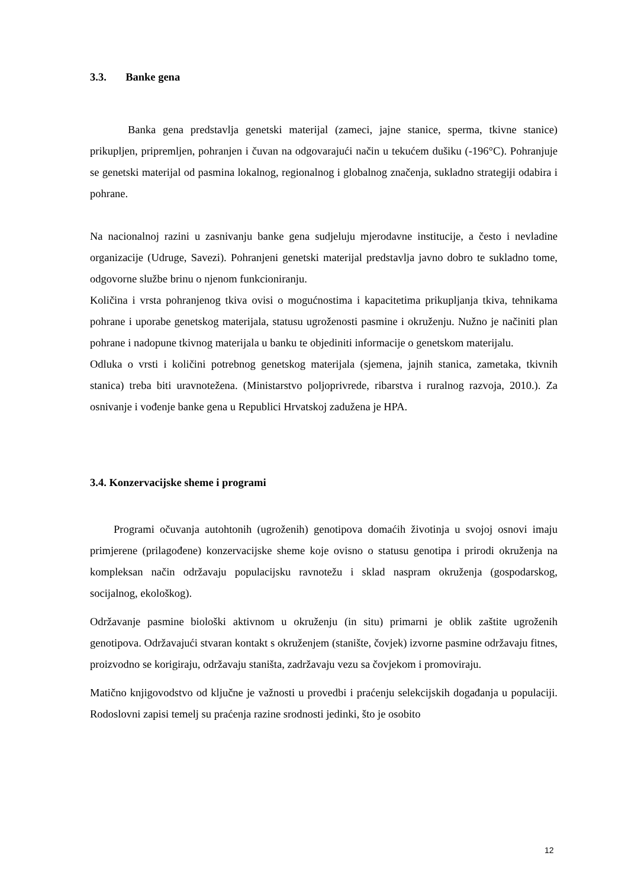3.3. Banke gena
Banka gena predstavlja genetski materijal (zameci, jajne stanice, sperma, tkivne stanice) prikupljen, pripremljen, pohranjen i čuvan na odgovarajući način u tekućem dušiku (-196°C). Pohranjuje se genetski materijal od pasmina lokalnog, regionalnog i globalnog značenja, sukladno strategiji odabira i pohrane.
Na nacionalnoj razini u zasnivanju banke gena sudjeluju mjerodavne institucije, a često i nevladine organizacije (Udruge, Savezi). Pohranjeni genetski materijal predstavlja javno dobro te sukladno tome, odgovorne službe brinu o njenom funkcioniranju.
Količina i vrsta pohranjenog tkiva ovisi o mogućnostima i kapacitetima prikupljanja tkiva, tehnikama pohrane i uporabe genetskog materijala, statusu ugroženosti pasmine i okruženju. Nužno je načiniti plan pohrane i nadopune tkivnog materijala u banku te objediniti informacije o genetskom materijalu.
Odluka o vrsti i količini potrebnog genetskog materijala (sjemena, jajnih stanica, zametaka, tkivnih stanica) treba biti uravnotežena. (Ministarstvo poljoprivrede, ribarstva i ruralnog razvoja, 2010.). Za osnivanje i vođenje banke gena u Republici Hrvatskoj zadužena je HPA.
3.4. Konzervacijske sheme i programi
Programi očuvanja autohtonih (ugroženih) genotipova domaćih životinja u svojoj osnovi imaju primjerene (prilagođene) konzervacijske sheme koje ovisno o statusu genotipa i prirodi okruženja na kompleksan način održavaju populacijsku ravnotežu i sklad naspram okruženja (gospodarskog, socijalnog, ekološkog).
Održavanje pasmine biološki aktivnom u okruženju (in situ) primarni je oblik zaštite ugroženih genotipova. Održavajući stvaran kontakt s okruženjem (stanište, čovjek) izvorne pasmine održavaju fitnes, proizvodno se korigiraju, održavaju staništa, zadržavaju vezu sa čovjekom i promoviraju.
Matično knjigovodstvo od ključne je važnosti u provedbi i praćenju selekcijskih događanja u populaciji. Rodoslovni zapisi temelj su praćenja razine srodnosti jedinki, što je osobito
12